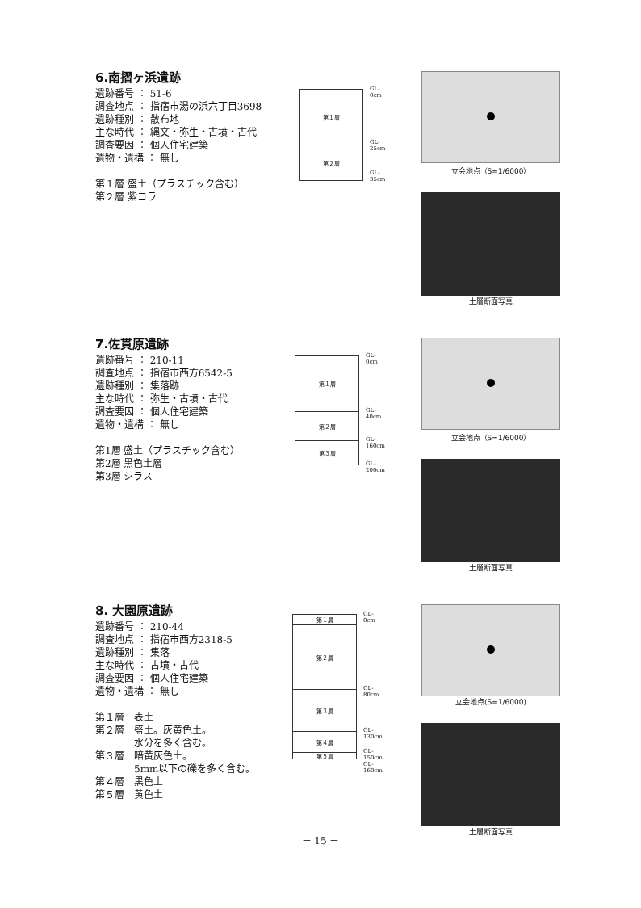6.南摺ヶ浜遺跡
遺跡番号 ： 51-6
調査地点 ： 指宿市湯の浜六丁目3698
遺跡種別 ： 散布地
主な時代 ： 縄文・弥生・古墳・古代
調査要因 ： 個人住宅建築
遺物・遺構 ： 無し
第１層 盛土（プラスチック含む）
第２層 紫コラ
第１層
第２層
GL-0cm
GL-25cm
GL-35cm
立会地点（S=1/6000）
土層断面写真
7.佐貫原遺跡
遺跡番号 ： 210-11
調査地点 ： 指宿市西方6542-5
遺跡種別 ： 集落跡
主な時代 ： 弥生・古墳・古代
調査要因 ： 個人住宅建築
遺物・遺構 ： 無し
第1層 盛土（プラスチック含む）
第2層 黒色土層
第3層 シラス
第１層
第２層
第３層
GL-0cm
GL-40cm
GL-160cm
GL-200cm
立会地点（S=1/6000）
土層断面写真
8. 大園原遺跡
遺跡番号 ： 210-44
調査地点 ： 指宿市西方2318-5
遺跡種別 ： 集落
主な時代 ： 古墳・古代
調査要因 ： 個人住宅建築
遺物・遺構 ： 無し
第１層　表土
第２層　盛土。灰黄色土。
　　　　水分を多く含む。
第３層　暗黄灰色土。
　　　　5mm以下の礫を多く含む。
第４層　黒色土
第５層　黄色土
第１層
第２層
第３層
第４層
第５層
GL-0cm
GL-80cm
GL-130cm
GL-150cm GL-160cm
立会地点(S=1/6000)
土層断面写真
－ 15 －